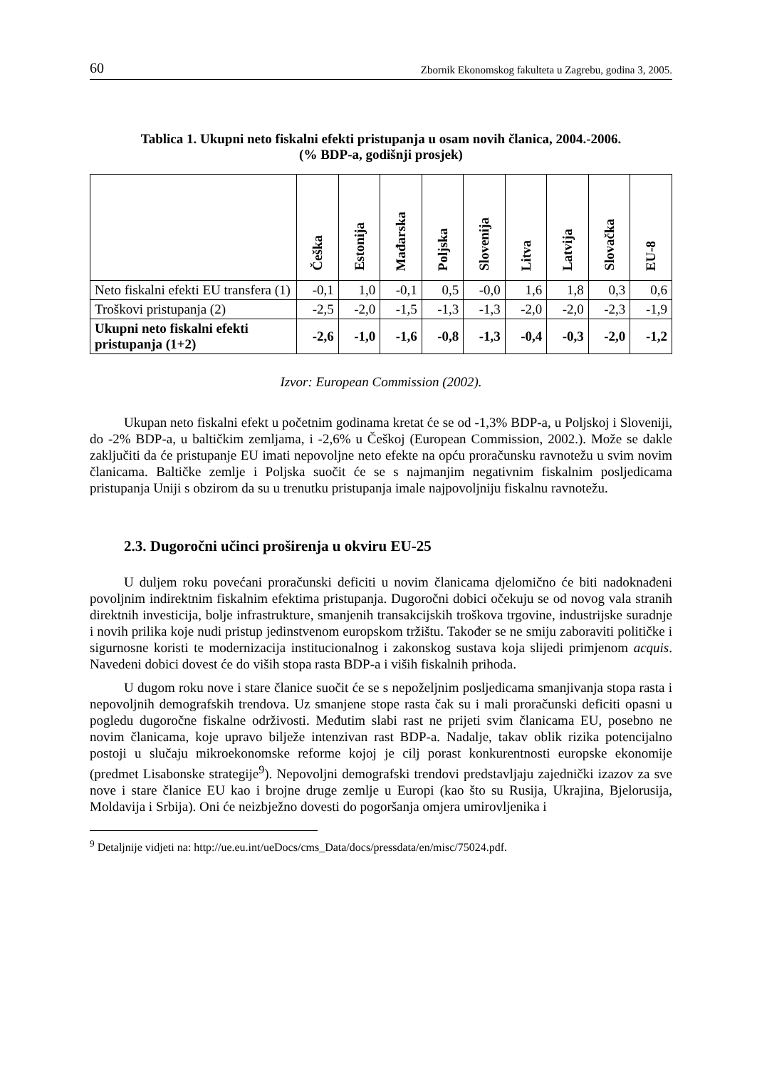60 Zbornik Ekonomskog fakulteta u Zagrebu, godina 3, 2005.
Tablica 1. Ukupni neto fiskalni efekti pristupanja u osam novih članica, 2004.-2006.
(% BDP-a, godišnji prosjek)
| | Češka | Estonija | Mađarska | Poljska | Slovenija | Litva | Latvija | Slovačka | EU-8 |
| --- | --- | --- | --- | --- | --- | --- | --- | --- | --- |
| Neto fiskalni efekti EU transfera (1) | -0,1 | 1,0 | -0,1 | 0,5 | -0,0 | 1,6 | 1,8 | 0,3 | 0,6 |
| Troškovi pristupanja (2) | -2,5 | -2,0 | -1,5 | -1,3 | -1,3 | -2,0 | -2,0 | -2,3 | -1,9 |
| Ukupni neto fiskalni efekti pristupanja (1+2) | -2,6 | -1,0 | -1,6 | -0,8 | -1,3 | -0,4 | -0,3 | -2,0 | -1,2 |
Izvor: European Commission (2002).
Ukupan neto fiskalni efekt u početnim godinama kretat će se od -1,3% BDP-a, u Poljskoj i Sloveniji, do -2% BDP-a, u baltičkim zemljama, i -2,6% u Češkoj (European Commission, 2002.). Može se dakle zaključiti da će pristupanje EU imati nepovoljne neto efekte na opću proračunsku ravnotežu u svim novim članicama. Baltičke zemlje i Poljska suočit će se s najmanjim negativnim fiskalnim posljedicama pristupanja Uniji s obzirom da su u trenutku pristupanja imale najpovoljniju fiskalnu ravnotežu.
2.3. Dugoročni učinci proširenja u okviru EU-25
U duljem roku povećani proračunski deficiti u novim članicama djelomično će biti nadoknađeni povoljnim indirektnim fiskalnim efektima pristupanja. Dugoročni dobici očekuju se od novog vala stranih direktnih investicija, bolje infrastrukture, smanjenih transakcijskih troškova trgovine, industrijske suradnje i novih prilika koje nudi pristup jedinstvenom europskom tržištu. Također se ne smiju zaboraviti političke i sigurnosne koristi te modernizacija institucionalnog i zakonskog sustava koja slijedi primjenom acquis. Navedeni dobici dovest će do viših stopa rasta BDP-a i viših fiskalnih prihoda.
U dugom roku nove i stare članice suočit će se s nepoželjnim posljedicama smanjivanja stopa rasta i nepovoljnih demografskih trendova. Uz smanjene stope rasta čak su i mali proračunski deficiti opasni u pogledu dugoročne fiskalne održivosti. Međutim slabi rast ne prijeti svim članicama EU, posebno ne novim članicama, koje upravo bilježe intenzivan rast BDP-a. Nadalje, takav oblik rizika potencijalno postoji u slučaju mikroekonomske reforme kojoj je cilj porast konkurentnosti europske ekonomije (predmet Lisabonske strategije<sup>9</sup>). Nepovoljni demografski trendovi predstavljaju zajednički izazov za sve nove i stare članice EU kao i brojne druge zemlje u Europi (kao što su Rusija, Ukrajina, Bjelorusija, Moldavija i Srbija). Oni će neizbježno dovesti do pogoršanja omjera umirovljenika i
<sup>9</sup> Detaljnije vidjeti na: http://ue.eu.int/ueDocs/cms_Data/docs/pressdata/en/misc/75024.pdf.